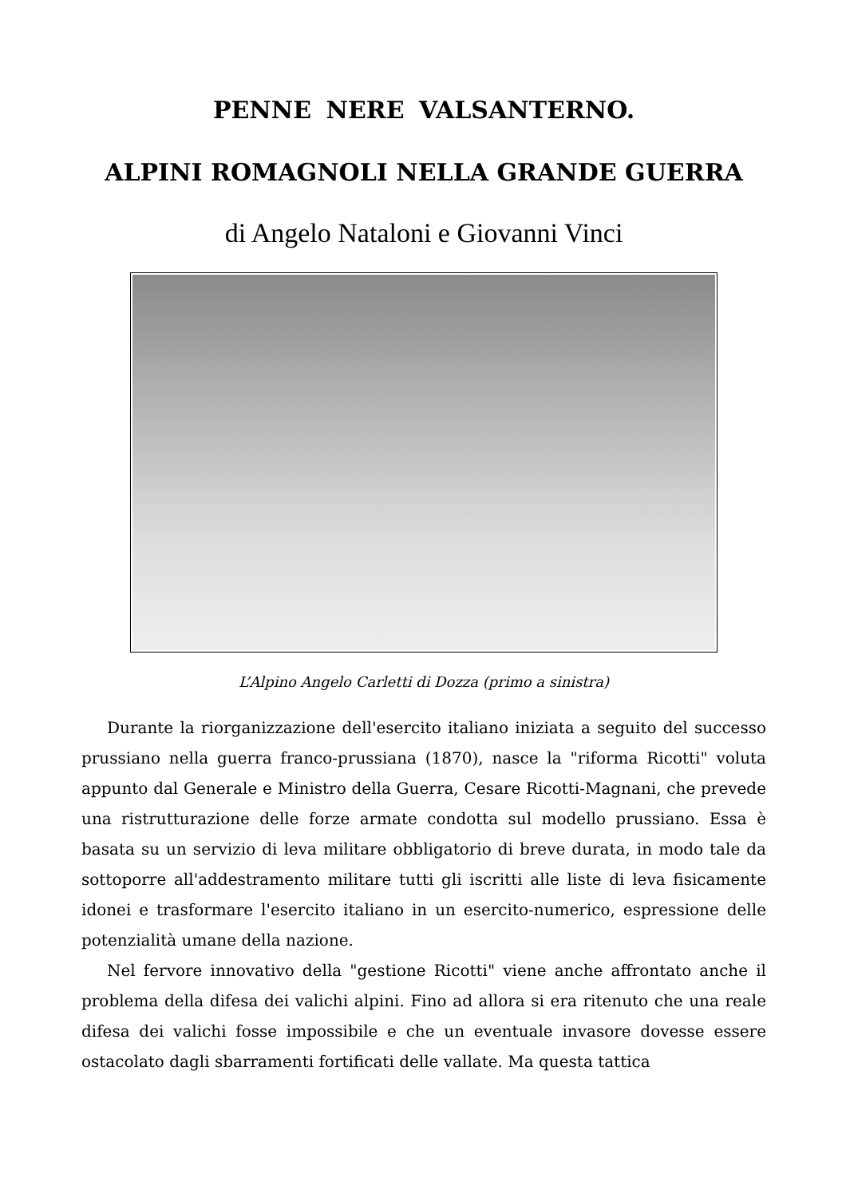PENNE NERE VALSANTERNO.
ALPINI ROMAGNOLI NELLA GRANDE GUERRA
di Angelo Nataloni e Giovanni Vinci
L’Alpino Angelo Carletti di Dozza (primo a sinistra)
Durante la riorganizzazione dell'esercito italiano iniziata a seguito del successo prussiano nella guerra franco-prussiana (1870), nasce la "riforma Ricotti" voluta appunto dal Generale e Ministro della Guerra, Cesare Ricotti-Magnani, che prevede una ristrutturazione delle forze armate condotta sul modello prussiano. Essa è basata su un servizio di leva militare obbligatorio di breve durata, in modo tale da sottoporre all'addestramento militare tutti gli iscritti alle liste di leva fisicamente idonei e trasformare l'esercito italiano in un esercito-numerico, espressione delle potenzialità umane della nazione.
Nel fervore innovativo della "gestione Ricotti" viene anche affrontato anche il problema della difesa dei valichi alpini. Fino ad allora si era ritenuto che una reale difesa dei valichi fosse impossibile e che un eventuale invasore dovesse essere ostacolato dagli sbarramenti fortificati delle vallate. Ma questa tattica